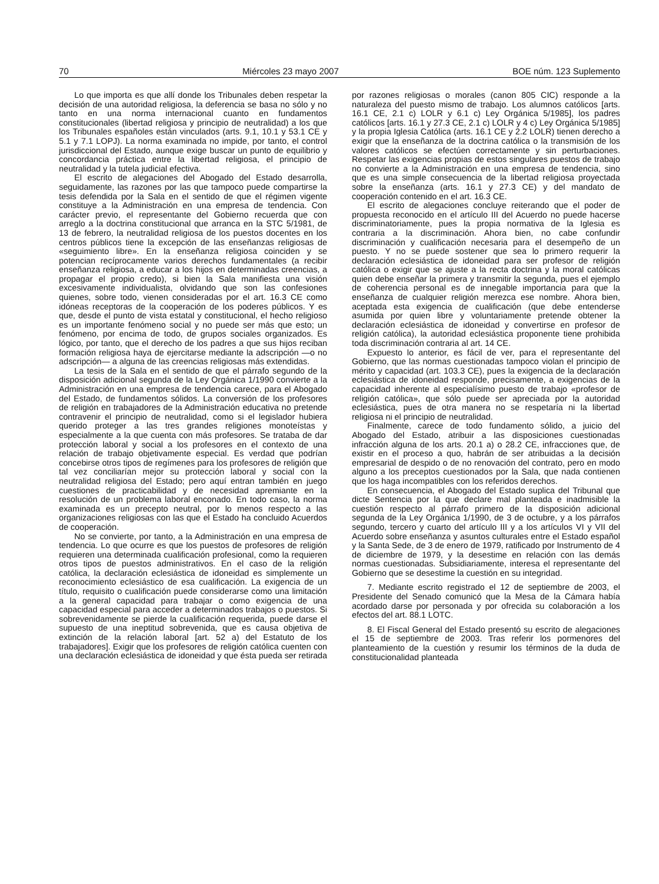70 Miércoles 23 mayo 2007 BOE núm. 123 Suplemento
Lo que importa es que allí donde los Tribunales deben respetar la decisión de una autoridad religiosa, la deferencia se basa no sólo y no tanto en una norma internacional cuanto en fundamentos constitucionales (libertad religiosa y principio de neutralidad) a los que los Tribunales españoles están vinculados (arts. 9.1, 10.1 y 53.1 CE y 5.1 y 7.1 LOPJ). La norma examinada no impide, por tanto, el control jurisdiccional del Estado, aunque exige buscar un punto de equilibrio y concordancia práctica entre la libertad religiosa, el principio de neutralidad y la tutela judicial efectiva.
El escrito de alegaciones del Abogado del Estado desarrolla, seguidamente, las razones por las que tampoco puede compartirse la tesis defendida por la Sala en el sentido de que el régimen vigente constituye a la Administración en una empresa de tendencia. Con carácter previo, el representante del Gobierno recuerda que con arreglo a la doctrina constitucional que arranca en la STC 5/1981, de 13 de febrero, la neutralidad religiosa de los puestos docentes en los centros públicos tiene la excepción de las enseñanzas religiosas de «seguimiento libre». En la enseñanza religiosa coinciden y se potencian recíprocamente varios derechos fundamentales (a recibir enseñanza religiosa, a educar a los hijos en determinadas creencias, a propagar el propio credo), si bien la Sala manifiesta una visión excesivamente individualista, olvidando que son las confesiones quienes, sobre todo, vienen consideradas por el art. 16.3 CE como idóneas receptoras de la cooperación de los poderes públicos. Y es que, desde el punto de vista estatal y constitucional, el hecho religioso es un importante fenómeno social y no puede ser más que esto; un fenómeno, por encima de todo, de grupos sociales organizados. Es lógico, por tanto, que el derecho de los padres a que sus hijos reciban formación religiosa haya de ejercitarse mediante la adscripción —o no adscripción— a alguna de las creencias religiosas más extendidas.
La tesis de la Sala en el sentido de que el párrafo segundo de la disposición adicional segunda de la Ley Orgánica 1/1990 convierte a la Administración en una empresa de tendencia carece, para el Abogado del Estado, de fundamentos sólidos. La conversión de los profesores de religión en trabajadores de la Administración educativa no pretende contravenir el principio de neutralidad, como si el legislador hubiera querido proteger a las tres grandes religiones monoteístas y especialmente a la que cuenta con más profesores. Se trataba de dar protección laboral y social a los profesores en el contexto de una relación de trabajo objetivamente especial. Es verdad que podrían concebirse otros tipos de regímenes para los profesores de religión que tal vez conciliarían mejor su protección laboral y social con la neutralidad religiosa del Estado; pero aquí entran también en juego cuestiones de practicabilidad y de necesidad apremiante en la resolución de un problema laboral enconado. En todo caso, la norma examinada es un precepto neutral, por lo menos respecto a las organizaciones religiosas con las que el Estado ha concluido Acuerdos de cooperación.
No se convierte, por tanto, a la Administración en una empresa de tendencia. Lo que ocurre es que los puestos de profesores de religión requieren una determinada cualificación profesional, como la requieren otros tipos de puestos administrativos. En el caso de la religión católica, la declaración eclesiástica de idoneidad es simplemente un reconocimiento eclesiástico de esa cualificación. La exigencia de un título, requisito o cualificación puede considerarse como una limitación a la general capacidad para trabajar o como exigencia de una capacidad especial para acceder a determinados trabajos o puestos. Si sobrevenidamente se pierde la cualificación requerida, puede darse el supuesto de una ineptitud sobrevenida, que es causa objetiva de extinción de la relación laboral [art. 52 a) del Estatuto de los trabajadores]. Exigir que los profesores de religión católica cuenten con una declaración eclesiástica de idoneidad y que ésta pueda ser retirada por razones religiosas o morales (canon 805 CIC) responde a la naturaleza del puesto mismo de trabajo. Los alumnos católicos [arts. 16.1 CE, 2.1 c) LOLR y 6.1 c) Ley Orgánica 5/1985], los padres católicos [arts. 16.1 y 27.3 CE, 2.1 c) LOLR y 4 c) Ley Orgánica 5/1985] y la propia Iglesia Católica (arts. 16.1 CE y 2.2 LOLR) tienen derecho a exigir que la enseñanza de la doctrina católica o la transmisión de los valores católicos se efectúen correctamente y sin perturbaciones. Respetar las exigencias propias de estos singulares puestos de trabajo no convierte a la Administración en una empresa de tendencia, sino que es una simple consecuencia de la libertad religiosa proyectada sobre la enseñanza (arts. 16.1 y 27.3 CE) y del mandato de cooperación contenido en el art. 16.3 CE.
El escrito de alegaciones concluye reiterando que el poder de propuesta reconocido en el artículo III del Acuerdo no puede hacerse discriminatoriamente, pues la propia normativa de la Iglesia es contraria a la discriminación. Ahora bien, no cabe confundir discriminación y cualificación necesaria para el desempeño de un puesto. Y no se puede sostener que sea lo primero requerir la declaración eclesiástica de idoneidad para ser profesor de religión católica o exigir que se ajuste a la recta doctrina y la moral católicas quien debe enseñar la primera y transmitir la segunda, pues el ejemplo de coherencia personal es de innegable importancia para que la enseñanza de cualquier religión merezca ese nombre. Ahora bien, aceptada esta exigencia de cualificación (que debe entenderse asumida por quien libre y voluntariamente pretende obtener la declaración eclesiástica de idoneidad y convertirse en profesor de religión católica), la autoridad eclesiástica proponente tiene prohibida toda discriminación contraria al art. 14 CE.
Expuesto lo anterior, es fácil de ver, para el representante del Gobierno, que las normas cuestionadas tampoco violan el principio de mérito y capacidad (art. 103.3 CE), pues la exigencia de la declaración eclesiástica de idoneidad responde, precisamente, a exigencias de la capacidad inherente al especialísimo puesto de trabajo «profesor de religión católica», que sólo puede ser apreciada por la autoridad eclesiástica, pues de otra manera no se respetaría ni la libertad religiosa ni el principio de neutralidad.
Finalmente, carece de todo fundamento sólido, a juicio del Abogado del Estado, atribuir a las disposiciones cuestionadas infracción alguna de los arts. 20.1 a) o 28.2 CE, infracciones que, de existir en el proceso a quo, habrán de ser atribuidas a la decisión empresarial de despido o de no renovación del contrato, pero en modo alguno a los preceptos cuestionados por la Sala, que nada contienen que los haga incompatibles con los referidos derechos.
En consecuencia, el Abogado del Estado suplica del Tribunal que dicte Sentencia por la que declare mal planteada e inadmisible la cuestión respecto al párrafo primero de la disposición adicional segunda de la Ley Orgánica 1/1990, de 3 de octubre, y a los párrafos segundo, tercero y cuarto del artículo III y a los artículos VI y VII del Acuerdo sobre enseñanza y asuntos culturales entre el Estado español y la Santa Sede, de 3 de enero de 1979, ratificado por Instrumento de 4 de diciembre de 1979, y la desestime en relación con las demás normas cuestionadas. Subsidiariamente, interesa el representante del Gobierno que se desestime la cuestión en su integridad.
7. Mediante escrito registrado el 12 de septiembre de 2003, el Presidente del Senado comunicó que la Mesa de la Cámara había acordado darse por personada y por ofrecida su colaboración a los efectos del art. 88.1 LOTC.
8. El Fiscal General del Estado presentó su escrito de alegaciones el 15 de septiembre de 2003. Tras referir los pormenores del planteamiento de la cuestión y resumir los términos de la duda de constitucionalidad planteada